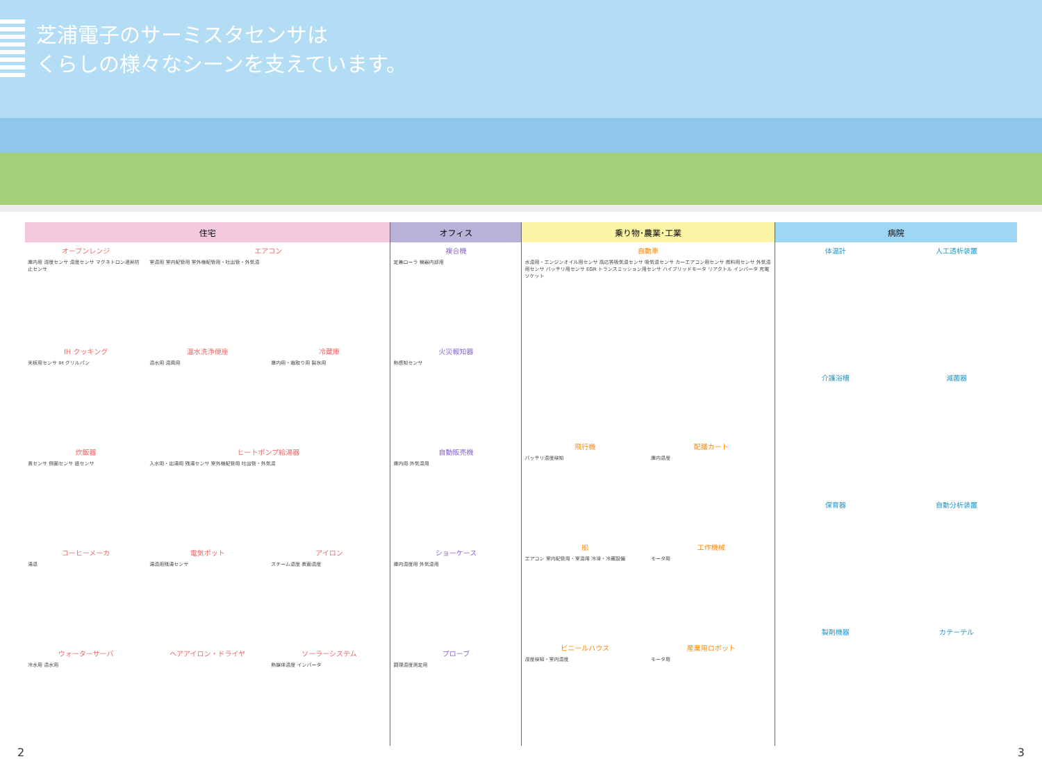芝浦電子のサーミスタセンサは
くらしの様々なシーンを支えています。
住宅
オーブンレンジ
庫内用 湿度センサ 温度センサ マグネトロン過昇防止センサ
エアコン
室温用 室内配管用 室外機配管用・吐出管・外気温
IH クッキング
天板用センサ IH グリルパン
温水洗浄便座
温水用 温風用
冷蔵庫
庫内用・霜取り用 製氷用
炊飯器
蓋センサ 側面センサ 底センサ
ヒートポンプ給湯器
入水用・出湯用 残湯センサ 室外機配管用 吐出管・外気温
コーヒーメーカ
湯温
電気ポット
湯温用残湯センサ
アイロン
スチーム温度 表面温度
ウォーターサーバ
冷水用 温水用
ヘアアイロン・ドライヤ
ソーラーシステム
熱媒体温度 インバータ
オフィス
複合機
定着ローラ 機器内部用
火災報知器
熱感知センサ
自動販売機
庫内用 外気温用
ショーケース
庫内温度用 外気温用
プローブ
調理温度測定用
乗り物･農業･工業
自動車
水温用・エンジンオイル用センサ 高応答吸気温センサ 吸気温センサ カーエアコン用センサ 燃料用センサ 外気温用センサ バッテリ用センサ EGR トランスミッション用センサ ハイブリッドモータ リアクトル インバータ 充電ソケット
飛行機
バッテリ温度検知
配膳カート
庫内温度
船エアコン 室内配管用・室温用 冷凍・冷蔵設備
工作機械
モータ用
ビニールハウス
湿度検知・室内温度
産業用ロボット
モータ用
病院
体温計
人工透析装置
介護浴槽
滅菌器
保育器
自動分析装置
製剤機器
カテーテル
2 3